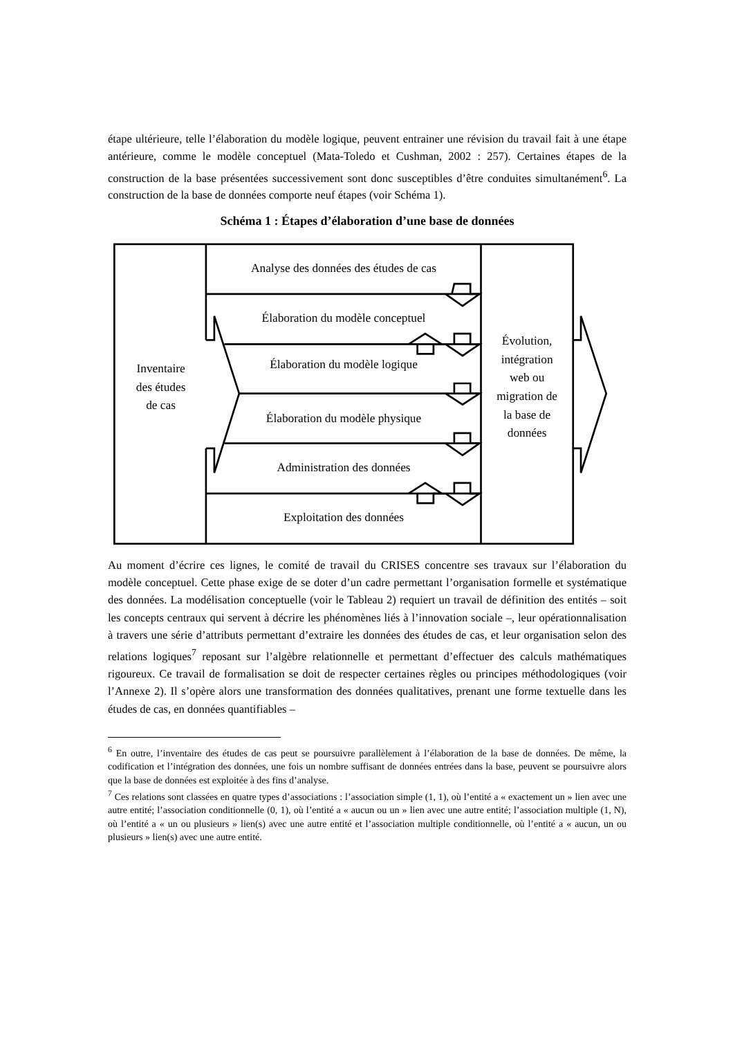étape ultérieure, telle l’élaboration du modèle logique, peuvent entrainer une révision du travail fait à une étape antérieure, comme le modèle conceptuel (Mata-Toledo et Cushman, 2002 : 257). Certaines étapes de la construction de la base présentées successivement sont donc susceptibles d’être conduites simultanément<sup>6</sup>. La construction de la base de données comporte neuf étapes (voir Schéma 1).
Schéma 1 : Étapes d’élaboration d’une base de données
Inventaire
des études
de cas
Analyse des données des études de cas
Élaboration du modèle conceptuel
Élaboration du modèle logique
Élaboration du modèle physique
Administration des données
Exploitation des données
Évolution,
intégration
web ou
migration de
la base de
données
Au moment d’écrire ces lignes, le comité de travail du CRISES concentre ses travaux sur l’élaboration du modèle conceptuel. Cette phase exige de se doter d’un cadre permettant l’organisation formelle et systématique des données. La modélisation conceptuelle (voir le Tableau 2) requiert un travail de définition des entités – soit les concepts centraux qui servent à décrire les phénomènes liés à l’innovation sociale –, leur opérationnalisation à travers une série d’attributs permettant d’extraire les données des études de cas, et leur organisation selon des relations logiques<sup>7</sup> reposant sur l’algèbre relationnelle et permettant d’effectuer des calculs mathématiques rigoureux. Ce travail de formalisation se doit de respecter certaines règles ou principes méthodologiques (voir l’Annexe 2). Il s’opère alors une transformation des données qualitatives, prenant une forme textuelle dans les études de cas, en données quantifiables –
<sup>6</sup> En outre, l’inventaire des études de cas peut se poursuivre parallèlement à l’élaboration de la base de données. De même, la codification et l’intégration des données, une fois un nombre suffisant de données entrées dans la base, peuvent se poursuivre alors que la base de données est exploitée à des fins d’analyse.
<sup>7</sup> Ces relations sont classées en quatre types d’associations : l’association simple (1, 1), où l’entité a « exactement un » lien avec une autre entité; l’association conditionnelle (0, 1), où l’entité a « aucun ou un » lien avec une autre entité; l’association multiple (1, N), où l’entité a « un ou plusieurs » lien(s) avec une autre entité et l’association multiple conditionnelle, où l’entité a « aucun, un ou plusieurs » lien(s) avec une autre entité.